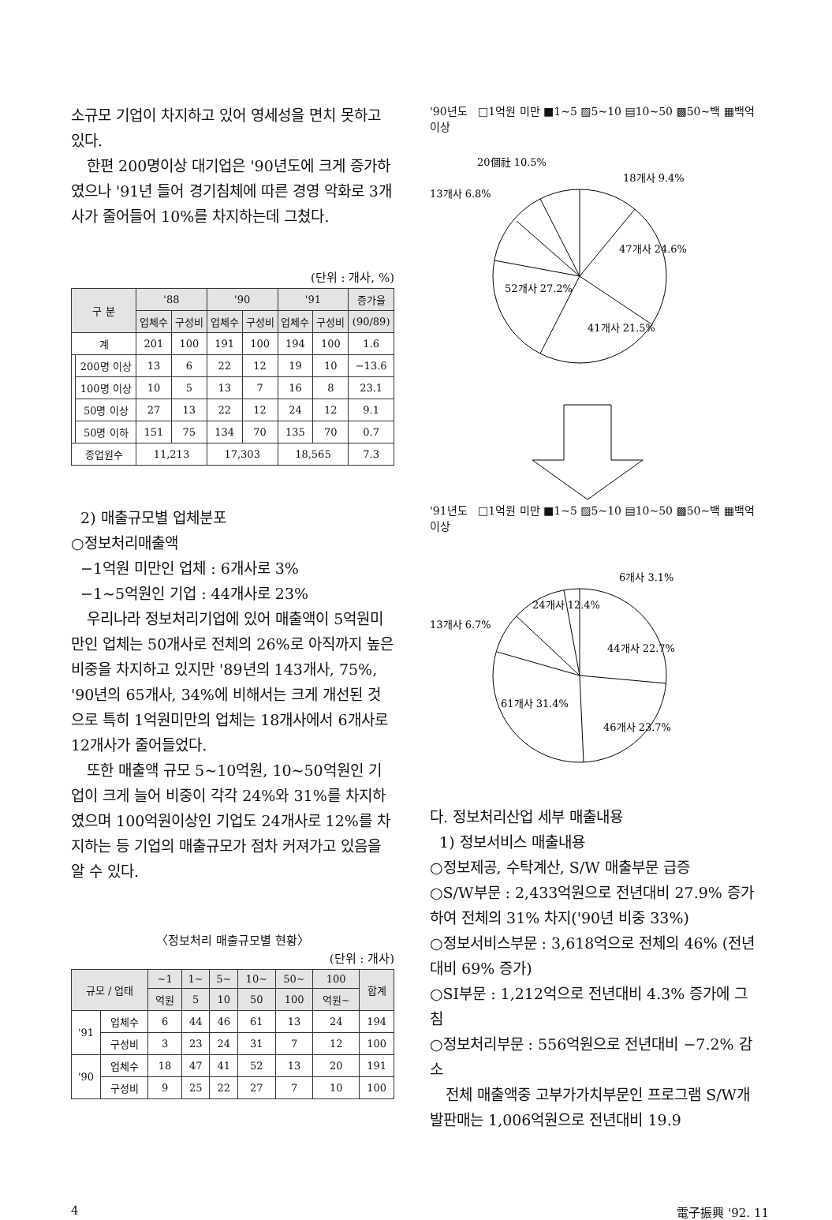소규모 기업이 차지하고 있어 영세성을 면치 못하고 있다.
한편 200명이상 대기업은 '90년도에 크게 증가하였으나 '91년 들어 경기침체에 따른 경영 악화로 3개사가 줄어들어 10%를 차지하는데 그쳤다.
(단위 : 개사, %)
| 구 분 | | '88 | | '90 | | '91 | | 증가율 |
| --- | --- | --- | --- | --- | --- | --- | --- | --- |
| | | 업체수 | 구성비 | 업체수 | 구성비 | 업체수 | 구성비 | (90/89) |
| 계 | | 201 | 100 | 191 | 100 | 194 | 100 | 1.6 |
| | 200명 이상 | 13 | 6 | 22 | 12 | 19 | 10 | −13.6 |
| | 100명 이상 | 10 | 5 | 13 | 7 | 16 | 8 | 23.1 |
| | 50명 이상 | 27 | 13 | 22 | 12 | 24 | 12 | 9.1 |
| | 50명 이하 | 151 | 75 | 134 | 70 | 135 | 70 | 0.7 |
| 종업원수 | | 11,213 | | 17,303 | | 18,565 | | 7.3 |
2) 매출규모별 업체분포
○정보처리매출액
−1억원 미만인 업체 : 6개사로 3%
−1∼5억원인 기업 : 44개사로 23%
우리나라 정보처리기업에 있어 매출액이 5억원미만인 업체는 50개사로 전체의 26%로 아직까지 높은 비중을 차지하고 있지만 '89년의 143개사, 75%, '90년의 65개사, 34%에 비해서는 크게 개선된 것으로 특히 1억원미만의 업체는 18개사에서 6개사로 12개사가 줄어들었다.
또한 매출액 규모 5∼10억원, 10∼50억원인 기업이 크게 늘어 비중이 각각 24%와 31%를 차지하였으며 100억원이상인 기업도 24개사로 12%를 차지하는 등 기업의 매출규모가 점차 커져가고 있음을 알 수 있다.
〈정보처리 매출규모별 현황〉
(단위 : 개사)
| 규모 / 업태 | | ∼1 | 1∼ | 5∼ | 10∼ | 50∼ | 100 | 합계 |
| --- | --- | --- | --- | --- | --- | --- | --- | --- |
| | | 억원 | 5 | 10 | 50 | 100 | 억원∼ | |
| '91 | 업체수 | 6 | 44 | 46 | 61 | 13 | 24 | 194 |
| | 구성비 | 3 | 23 | 24 | 31 | 7 | 12 | 100 |
| '90 | 업체수 | 18 | 47 | 41 | 52 | 13 | 20 | 191 |
| | 구성비 | 9 | 25 | 22 | 27 | 7 | 10 | 100 |
'90년도 □1억원 미만 ■1∼5 ▨5∼10 ▤10∼50 ▩50∼백 ▦백억이상
18개사 9.4%
20個社 10.5%
13개사 6.8%
47개사 24.6%
41개사 21.5%
52개사 27.2%
'91년도 □1억원 미만 ■1∼5 ▨5∼10 ▤10∼50 ▩50∼백 ▦백억이상
6개사 3.1%
24개사 12.4%
13개사 6.7%
44개사 22.7%
46개사 23.7%
61개사 31.4%
다. 정보처리산업 세부 매출내용
1) 정보서비스 매출내용
○정보제공, 수탁계산, S/W 매출부문 급증
○S/W부문 : 2,433억원으로 전년대비 27.9% 증가하여 전체의 31% 차지('90년 비중 33%)
○정보서비스부문 : 3,618억으로 전체의 46% (전년대비 69% 증가)
○SI부문 : 1,212억으로 전년대비 4.3% 증가에 그침
○정보처리부문 : 556억원으로 전년대비 −7.2% 감소
전체 매출액중 고부가가치부문인 프로그램 S/W개발판매는 1,006억원으로 전년대비 19.9
4 電子振興 '92. 11